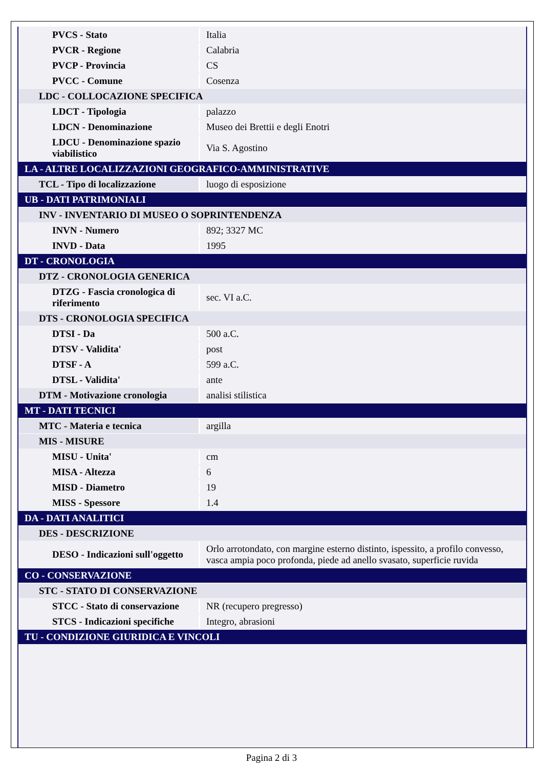| PVCS - Stato | Italia |
| PVCR - Regione | Calabria |
| PVCP - Provincia | CS |
| PVCC - Comune | Cosenza |
| LDC - COLLOCAZIONE SPECIFICA | |
| LDCT - Tipologia | palazzo |
| LDCN - Denominazione | Museo dei Brettii e degli Enotri |
| LDCU - Denominazione spazio viabilistico | Via S. Agostino |
| LA - ALTRE LOCALIZZAZIONI GEOGRAFICO-AMMINISTRATIVE | |
| TCL - Tipo di localizzazione | luogo di esposizione |
| UB - DATI PATRIMONIALI | |
| INV - INVENTARIO DI MUSEO O SOPRINTENDENZA | |
| INVN - Numero | 892; 3327 MC |
| INVD - Data | 1995 |
| DT - CRONOLOGIA | |
| DTZ - CRONOLOGIA GENERICA | |
| DTZG - Fascia cronologica di riferimento | sec. VI a.C. |
| DTS - CRONOLOGIA SPECIFICA | |
| DTSI - Da | 500 a.C. |
| DTSV - Validita' | post |
| DTSF - A | 599 a.C. |
| DTSL - Validita' | ante |
| DTM - Motivazione cronologia | analisi stilistica |
| MT - DATI TECNICI | |
| MTC - Materia e tecnica | argilla |
| MIS - MISURE | |
| MISU - Unita' | cm |
| MISA - Altezza | 6 |
| MISD - Diametro | 19 |
| MISS - Spessore | 1.4 |
| DA - DATI ANALITICI | |
| DES - DESCRIZIONE | |
| DESO - Indicazioni sull'oggetto | Orlo arrotondato, con margine esterno distinto, ispessito, a profilo convesso, vasca ampia poco profonda, piede ad anello svasato, superficie ruvida |
| CO - CONSERVAZIONE | |
| STC - STATO DI CONSERVAZIONE | |
| STCC - Stato di conservazione | NR (recupero pregresso) |
| STCS - Indicazioni specifiche | Integro, abrasioni |
| TU - CONDIZIONE GIURIDICA E VINCOLI | |
Pagina 2 di 3